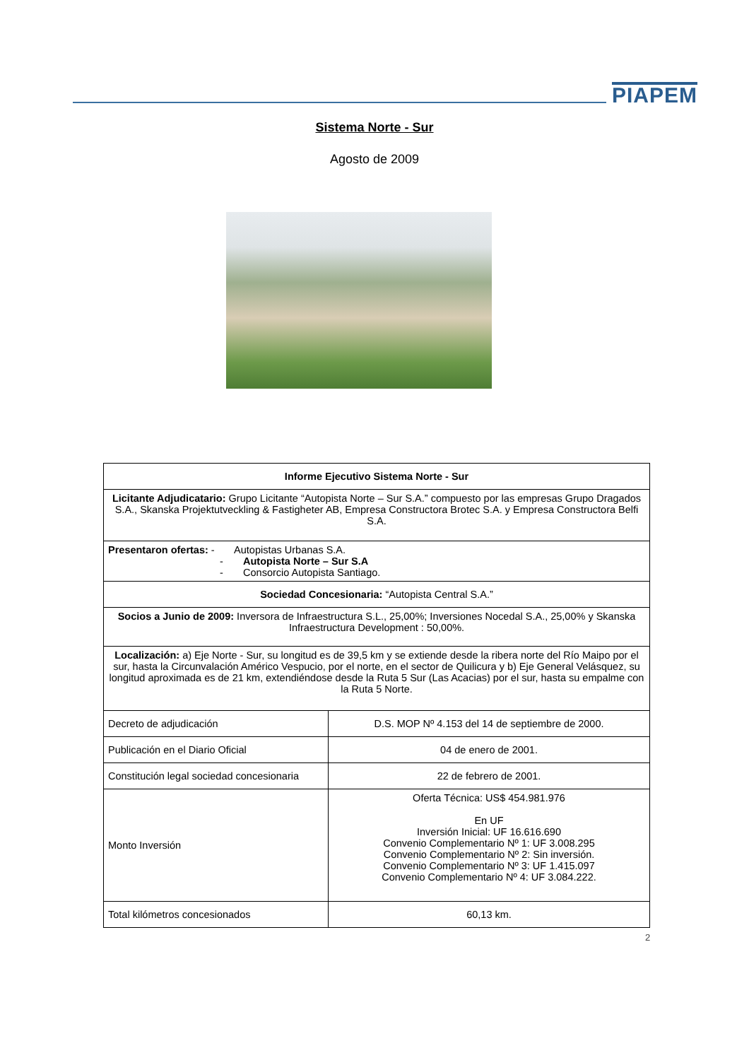PIAPEM
Sistema Norte - Sur
Agosto de 2009
| Informe Ejecutivo Sistema Norte - Sur | |
| Licitante Adjudicatario: Grupo Licitante “Autopista Norte – Sur S.A.” compuesto por las empresas Grupo Dragados S.A., Skanska Projektutveckling & Fastigheter AB, Empresa Constructora Brotec S.A. y Empresa Constructora Belfi S.A. | |
| Presentaron ofertas: - Autopistas Urbanas S.A. - Autopista Norte – Sur S.A - Consorcio Autopista Santiago. | |
| Sociedad Concesionaria: “Autopista Central S.A.” | |
| Socios a Junio de 2009: Inversora de Infraestructura S.L., 25,00%; Inversiones Nocedal S.A., 25,00% y Skanska Infraestructura Development : 50,00%. | |
| Localización: a) Eje Norte - Sur, su longitud es de 39,5 km y se extiende desde la ribera norte del Río Maipo por el sur, hasta la Circunvalación Américo Vespucio, por el norte, en el sector de Quilicura y b) Eje General Velásquez, su longitud aproximada es de 21 km, extendiéndose desde la Ruta 5 Sur (Las Acacias) por el sur, hasta su empalme con la Ruta 5 Norte. | |
| Decreto de adjudicación | D.S. MOP Nº 4.153 del 14 de septiembre de 2000. |
| Publicación en el Diario Oficial | 04 de enero de 2001. |
| Constitución legal sociedad concesionaria | 22 de febrero de 2001. |
| Monto Inversión | Oferta Técnica: US$ 454.981.976 En UF Inversión Inicial: UF 16.616.690 Convenio Complementario Nº 1: UF 3.008.295 Convenio Complementario Nº 2: Sin inversión. Convenio Complementario Nº 3: UF 1.415.097 Convenio Complementario Nº 4: UF 3.084.222. |
| Total kilómetros concesionados | 60,13 km. |
2